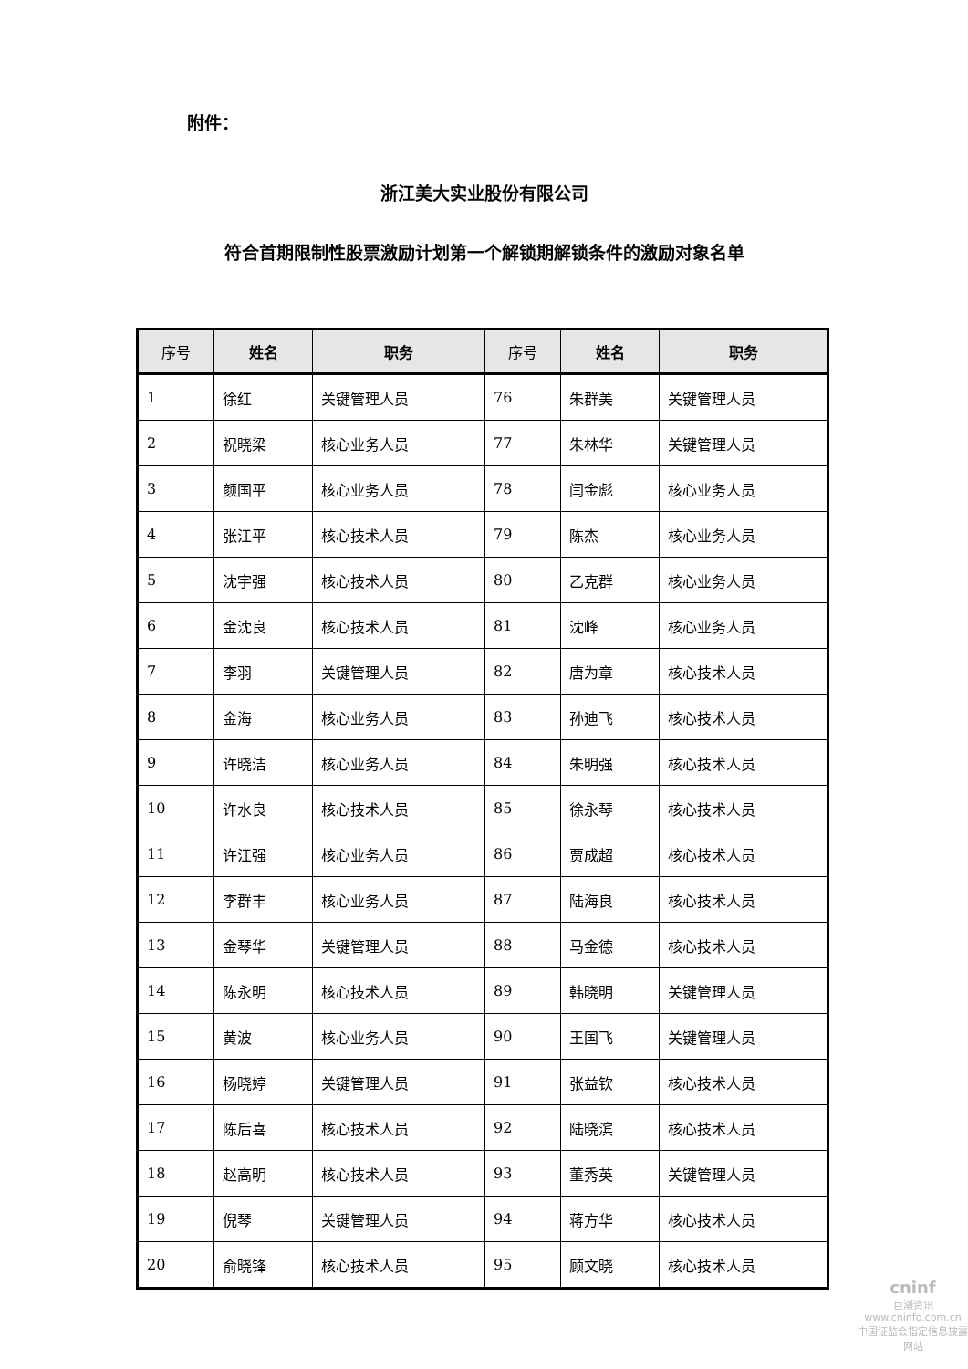附件：
浙江美大实业股份有限公司
符合首期限制性股票激励计划第一个解锁期解锁条件的激励对象名单
| 序号 | 姓名 | 职务 | 序号 | 姓名 | 职务 |
| --- | --- | --- | --- | --- | --- |
| 1 | 徐红 | 关键管理人员 | 76 | 朱群美 | 关键管理人员 |
| 2 | 祝晓梁 | 核心业务人员 | 77 | 朱林华 | 关键管理人员 |
| 3 | 颜国平 | 核心业务人员 | 78 | 闫金彪 | 核心业务人员 |
| 4 | 张江平 | 核心技术人员 | 79 | 陈杰 | 核心业务人员 |
| 5 | 沈宇强 | 核心技术人员 | 80 | 乙克群 | 核心业务人员 |
| 6 | 金沈良 | 核心技术人员 | 81 | 沈峰 | 核心业务人员 |
| 7 | 李羽 | 关键管理人员 | 82 | 唐为章 | 核心技术人员 |
| 8 | 金海 | 核心业务人员 | 83 | 孙迪飞 | 核心技术人员 |
| 9 | 许晓洁 | 核心业务人员 | 84 | 朱明强 | 核心技术人员 |
| 10 | 许水良 | 核心技术人员 | 85 | 徐永琴 | 核心技术人员 |
| 11 | 许江强 | 核心业务人员 | 86 | 贾成超 | 核心技术人员 |
| 12 | 李群丰 | 核心业务人员 | 87 | 陆海良 | 核心技术人员 |
| 13 | 金琴华 | 关键管理人员 | 88 | 马金德 | 核心技术人员 |
| 14 | 陈永明 | 核心技术人员 | 89 | 韩晓明 | 关键管理人员 |
| 15 | 黄波 | 核心业务人员 | 90 | 王国飞 | 关键管理人员 |
| 16 | 杨晓婷 | 关键管理人员 | 91 | 张益钦 | 核心技术人员 |
| 17 | 陈后喜 | 核心技术人员 | 92 | 陆晓滨 | 核心技术人员 |
| 18 | 赵高明 | 核心技术人员 | 93 | 董秀英 | 关键管理人员 |
| 19 | 倪琴 | 关键管理人员 | 94 | 蒋方华 | 核心技术人员 |
| 20 | 俞晓锋 | 核心技术人员 | 95 | 顾文晓 | 核心技术人员 |
cninf
巨潮资讯
www.cninfo.com.cn
中国证监会指定信息披露网站